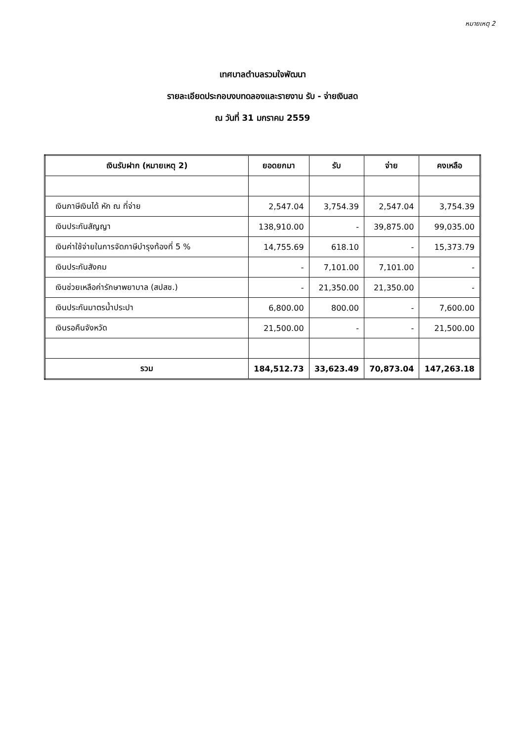หมายเหตุ 2
เทศบาลตำบลรวมใจพัฒนา
รายละเอียดประกอบงบทดลองและรายงาน รับ - จ่ายเงินสด
ณ วันที่ 31 มกราคม 2559
| เงินรับฝาก (หมายเหตุ 2) | ยอดยกมา | รับ | จ่าย | คงเหลือ |
| --- | --- | --- | --- | --- |
| เงินภาษีเงินได้ หัก ณ ที่จ่าย | 2,547.04 | 3,754.39 | 2,547.04 | 3,754.39 |
| เงินประกันสัญญา | 138,910.00 | - | 39,875.00 | 99,035.00 |
| เงินค่าใช้จ่ายในการจัดภาษีบำรุงท้องที่ 5 % | 14,755.69 | 618.10 | - | 15,373.79 |
| เงินประกันสังคม | - | 7,101.00 | 7,101.00 | - |
| เงินช่วยเหลือค่ารักษาพยาบาล (สปสช.) | - | 21,350.00 | 21,350.00 | - |
| เงินประกันมาตรน้ำประปา | 6,800.00 | 800.00 | - | 7,600.00 |
| เงินรอคืนจังหวัด | 21,500.00 | - | - | 21,500.00 |
| รวม | 184,512.73 | 33,623.49 | 70,873.04 | 147,263.18 |